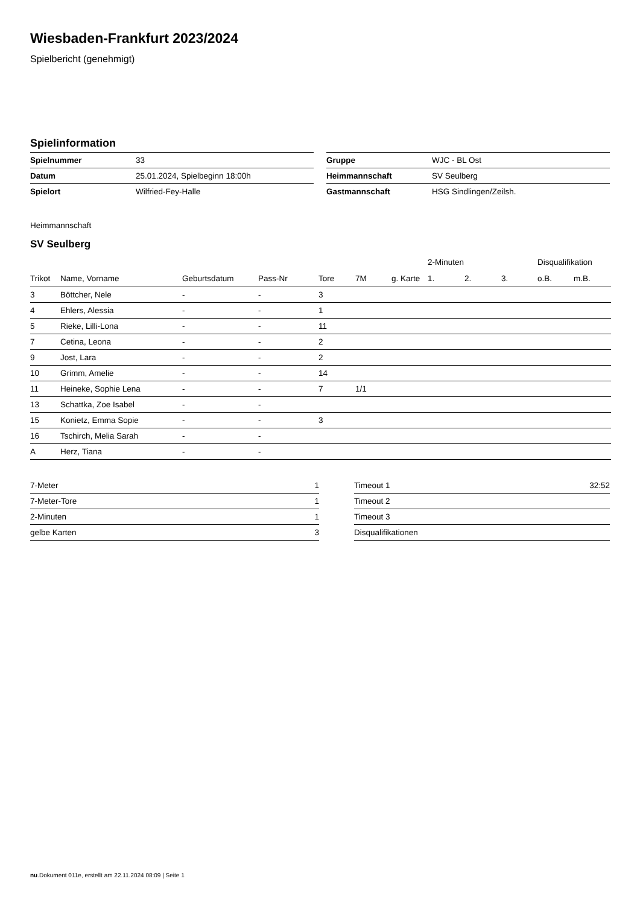Wiesbaden-Frankfurt 2023/2024
Spielbericht (genehmigt)
Spielinformation
| Spielnummer | 33 |
| Datum | 25.01.2024, Spielbeginn 18:00h |
| Spielort | Wilfried-Fey-Halle |
| Gruppe | WJC - BL Ost |
| Heimmannschaft | SV Seulberg |
| Gastmannschaft | HSG Sindlingen/Zeilsh. |
Heimmannschaft
SV Seulberg
| | | | | | | | 2-Minuten | | | Disqualifikation | |
| --- | --- | --- | --- | --- | --- | --- | --- | --- | --- | --- | --- |
| Trikot | Name, Vorname | Geburtsdatum | Pass-Nr | Tore | 7M | g. Karte | 1. | 2. | 3. | o.B. | m.B. |
| 3 | Böttcher, Nele | - | - | 3 | | | | | | | |
| 4 | Ehlers, Alessia | - | - | 1 | | | | | | | |
| 5 | Rieke, Lilli-Lona | - | - | 11 | | | | | | | |
| 7 | Cetina, Leona | - | - | 2 | | | | | | | |
| 9 | Jost, Lara | - | - | 2 | | | | | | | |
| 10 | Grimm, Amelie | - | - | 14 | | | | | | | |
| 11 | Heineke, Sophie Lena | - | - | 7 | 1/1 | | | | | | |
| 13 | Schattka, Zoe Isabel | - | - | | | | | | | | |
| 15 | Konietz, Emma Sopie | - | - | 3 | | | | | | | |
| 16 | Tschirch, Melia Sarah | - | - | | | | | | | | |
| A | Herz, Tiana | - | - | | | | | | | | |
| 7-Meter | 1 |
| 7-Meter-Tore | 1 |
| 2-Minuten | 1 |
| gelbe Karten | 3 |
| Timeout 1 | 32:52 |
| Timeout 2 | |
| Timeout 3 | |
| Disqualifikationen | |
nu.Dokument 011e, erstellt am 22.11.2024 08:09 | Seite 1